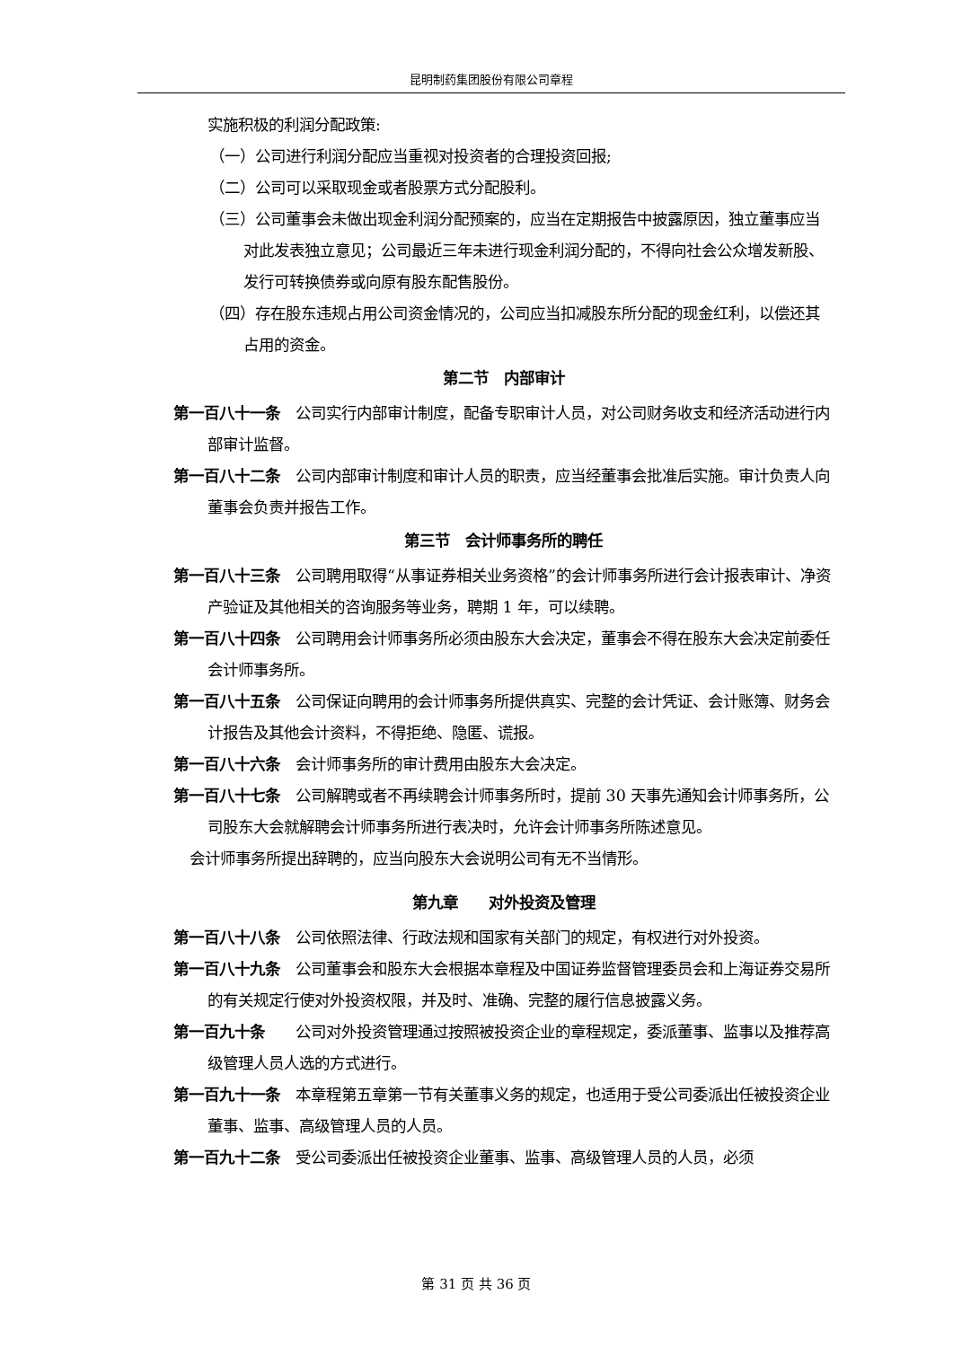昆明制药集团股份有限公司章程
实施积极的利润分配政策:
（一）公司进行利润分配应当重视对投资者的合理投资回报;
（二）公司可以采取现金或者股票方式分配股利。
（三）公司董事会未做出现金利润分配预案的，应当在定期报告中披露原因，独立董事应当对此发表独立意见；公司最近三年未进行现金利润分配的，不得向社会公众增发新股、发行可转换债券或向原有股东配售股份。
（四）存在股东违规占用公司资金情况的，公司应当扣减股东所分配的现金红利，以偿还其占用的资金。
第二节　内部审计
第一百八十一条　公司实行内部审计制度，配备专职审计人员，对公司财务收支和经济活动进行内部审计监督。
第一百八十二条　公司内部审计制度和审计人员的职责，应当经董事会批准后实施。审计负责人向董事会负责并报告工作。
第三节　会计师事务所的聘任
第一百八十三条　公司聘用取得“从事证券相关业务资格”的会计师事务所进行会计报表审计、净资产验证及其他相关的咨询服务等业务，聘期 1 年，可以续聘。
第一百八十四条　公司聘用会计师事务所必须由股东大会决定，董事会不得在股东大会决定前委任会计师事务所。
第一百八十五条　公司保证向聘用的会计师事务所提供真实、完整的会计凭证、会计账簿、财务会计报告及其他会计资料，不得拒绝、隐匿、谎报。
第一百八十六条　会计师事务所的审计费用由股东大会决定。
第一百八十七条　公司解聘或者不再续聘会计师事务所时，提前 30 天事先通知会计师事务所，公司股东大会就解聘会计师事务所进行表决时，允许会计师事务所陈述意见。
会计师事务所提出辞聘的，应当向股东大会说明公司有无不当情形。
第九章　　对外投资及管理
第一百八十八条　公司依照法律、行政法规和国家有关部门的规定，有权进行对外投资。
第一百八十九条　公司董事会和股东大会根据本章程及中国证券监督管理委员会和上海证券交易所的有关规定行使对外投资权限，并及时、准确、完整的履行信息披露义务。
第一百九十条　　公司对外投资管理通过按照被投资企业的章程规定，委派董事、监事以及推荐高级管理人员人选的方式进行。
第一百九十一条　本章程第五章第一节有关董事义务的规定，也适用于受公司委派出任被投资企业董事、监事、高级管理人员的人员。
第一百九十二条　受公司委派出任被投资企业董事、监事、高级管理人员的人员，必须
第 31 页 共 36 页